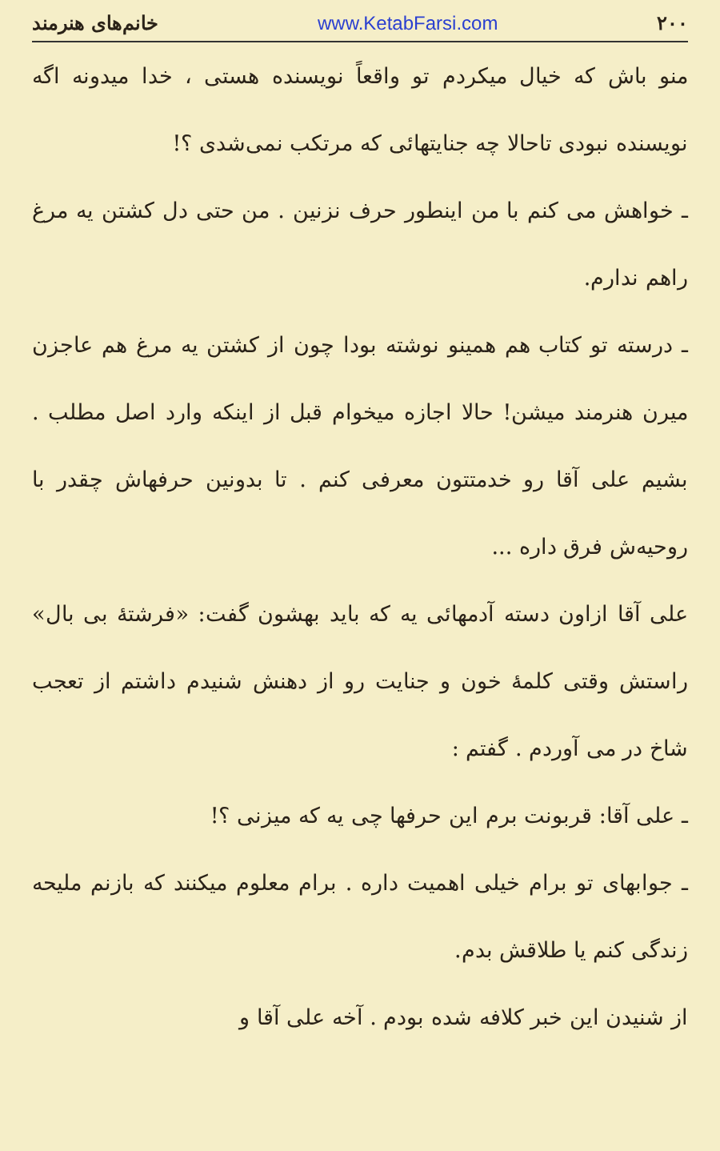۲۰۰ www.KetabFarsi.com خانم‌های هنرمند
منو باش که خیال میکردم تو واقعاً نویسنده هستی ، خدا میدونه اگه نویسنده نبودی تاحالا چه جنایتهائی که مرتکب نمی‌شدی ؟!
ـ خواهش می کنم با من اینطور حرف نزنین . من حتی دل کشتن یه مرغ راهم ندارم.
ـ درسته تو کتاب هم همینو نوشته بودا چون از کشتن یه مرغ هم عاجزن میرن هنرمند میشن! حالا اجازه میخوام قبل از اینکه وارد اصل مطلب . بشیم علی آقا رو خدمتتون معرفی کنم . تا بدونین حرفهاش چقدر با روحیه‌ش فرق داره ...
علی آقا ازاون دسته آدمهائی یه که باید بهشون گفت: «فرشتهٔ بی بال» راستش وقتی کلمهٔ خون و جنایت رو از دهنش شنیدم داشتم از تعجب شاخ در می آوردم . گفتم :
ـ علی آقا: قربونت برم این حرفها چی یه که میزنی ؟!
ـ جوابهای تو برام خیلی اهمیت داره . برام معلوم میکنند که بازنم ملیحه زندگی کنم یا طلاقش بدم.
از شنیدن این خبر کلافه شده بودم . آخه علی آقا و